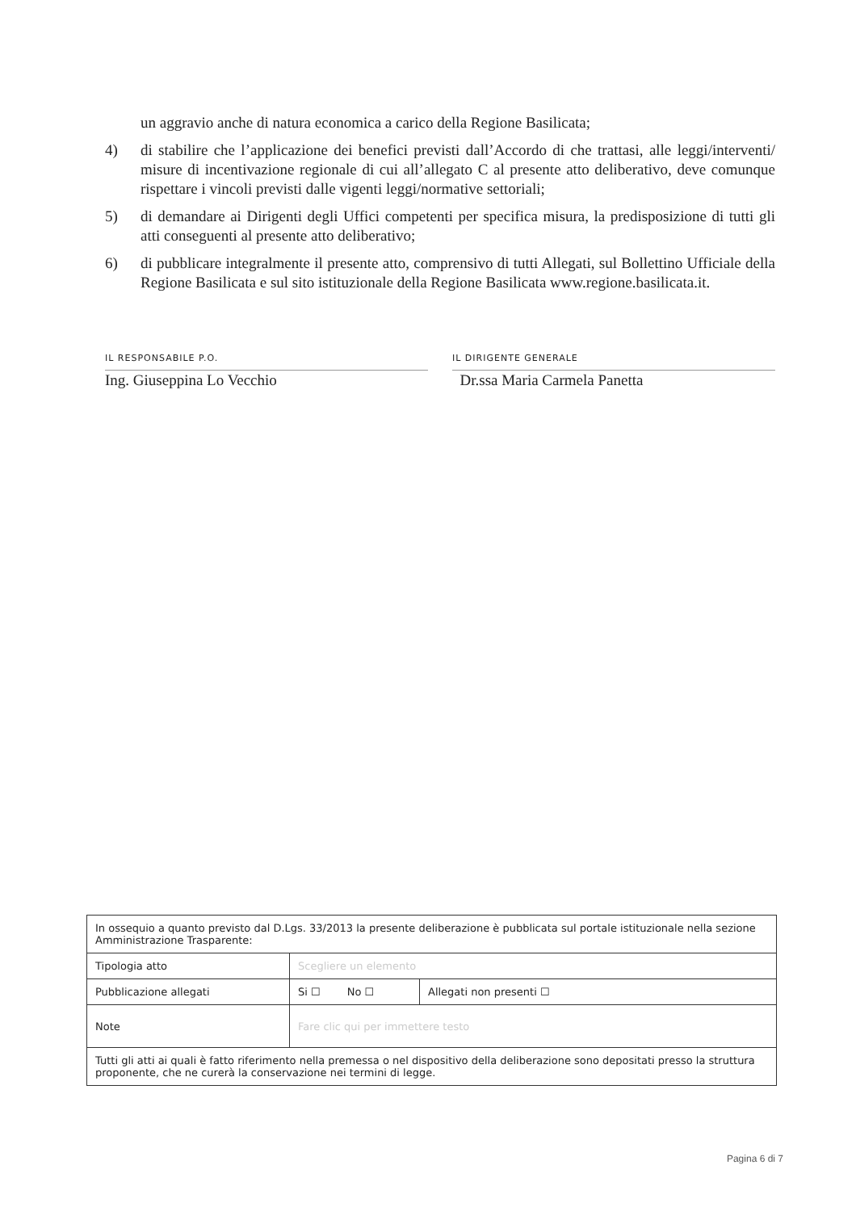un aggravio anche di natura economica a carico della Regione Basilicata;
4) di stabilire che l’applicazione dei benefici previsti dall’Accordo di che trattasi, alle leggi/interventi/ misure di incentivazione regionale di cui all’allegato C al presente atto deliberativo, deve comunque rispettare i vincoli previsti dalle vigenti leggi/normative settoriali;
5) di demandare ai Dirigenti degli Uffici competenti per specifica misura, la predisposizione di tutti gli atti conseguenti al presente atto deliberativo;
6) di pubblicare integralmente il presente atto, comprensivo di tutti Allegati, sul Bollettino Ufficiale della Regione Basilicata e sul sito istituzionale della Regione Basilicata www.regione.basilicata.it.
IL RESPONSABILE P.O.
Ing. Giuseppina Lo Vecchio
IL DIRIGENTE GENERALE
Dr.ssa Maria Carmela Panetta
| In ossequio a quanto previsto dal D.Lgs. 33/2013 la presente deliberazione è pubblicata sul portale istituzionale nella sezione Amministrazione Trasparente: | | |
| Tipologia atto | Scegliere un elemento | |
| Pubblicazione allegati | Si ☐ No ☐ | Allegati non presenti ☐ |
| Note | Fare clic qui per immettere testo | |
| Tutti gli atti ai quali è fatto riferimento nella premessa o nel dispositivo della deliberazione sono depositati presso la struttura proponente, che ne curerà la conservazione nei termini di legge. | | |
Pagina 6 di 7